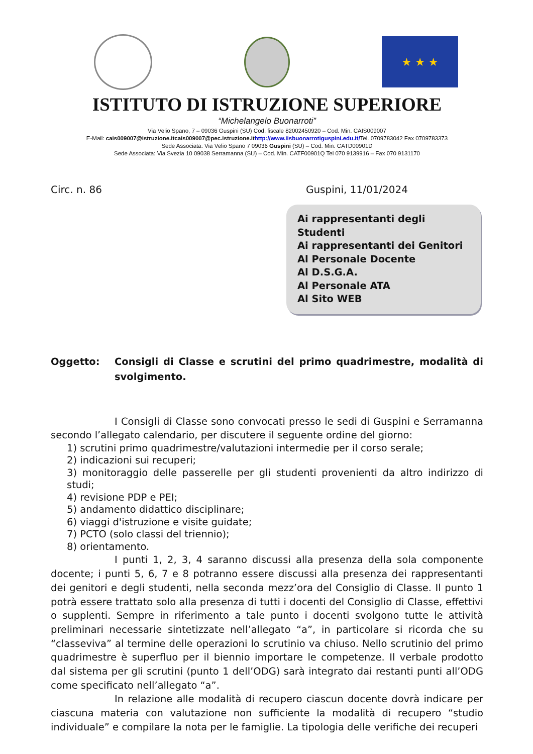★ ★ ★
ISTITUTO DI ISTRUZIONE SUPERIORE
“Michelangelo Buonarroti”
Via Velio Spano, 7 – 09036 Guspini (SU) Cod. fiscale 82002450920 – Cod. Min. CAIS009007
E-Mail: cais009007@istruzione.itcais009007@pec.istruzione.it http://www.iisbuonarrotiguspini.edu.it/Tel. 0709783042 Fax 0709783373
Sede Associata: Via Velio Spano 7 09036 Guspini (SU) – Cod. Min. CATD00901D
Sede Associata: Via Svezia 10 09038 Serramanna (SU) – Cod. Min. CATF00901Q Tel 070 9139916 – Fax 070 9131170
Circ. n. 86 Guspini, 11/01/2024
Ai rappresentanti degli Studenti
Ai rappresentanti dei Genitori
Al Personale Docente
Al D.S.G.A.
Al Personale ATA
Al Sito WEB
Oggetto: Consigli di Classe e scrutini del primo quadrimestre, modalità di svolgimento.
I Consigli di Classe sono convocati presso le sedi di Guspini e Serramanna secondo l’allegato calendario, per discutere il seguente ordine del giorno:
1) scrutini primo quadrimestre/valutazioni intermedie per il corso serale;
2) indicazioni sui recuperi;
3) monitoraggio delle passerelle per gli studenti provenienti da altro indirizzo di studi;
4) revisione PDP e PEI;
5) andamento didattico disciplinare;
6) viaggi d'istruzione e visite guidate;
7) PCTO (solo classi del triennio);
8) orientamento.
I punti 1, 2, 3, 4 saranno discussi alla presenza della sola componente docente; i punti 5, 6, 7 e 8 potranno essere discussi alla presenza dei rappresentanti dei genitori e degli studenti, nella seconda mezz’ora del Consiglio di Classe. Il punto 1 potrà essere trattato solo alla presenza di tutti i docenti del Consiglio di Classe, effettivi o supplenti. Sempre in riferimento a tale punto i docenti svolgono tutte le attività preliminari necessarie sintetizzate nell’allegato “a”, in particolare si ricorda che su “classeviva” al termine delle operazioni lo scrutinio va chiuso. Nello scrutinio del primo quadrimestre è superfluo per il biennio importare le competenze. Il verbale prodotto dal sistema per gli scrutini (punto 1 dell’ODG) sarà integrato dai restanti punti all’ODG come specificato nell’allegato “a”.
In relazione alle modalità di recupero ciascun docente dovrà indicare per ciascuna materia con valutazione non sufficiente la modalità di recupero “studio individuale” e compilare la nota per le famiglie. La tipologia delle verifiche dei recuperi